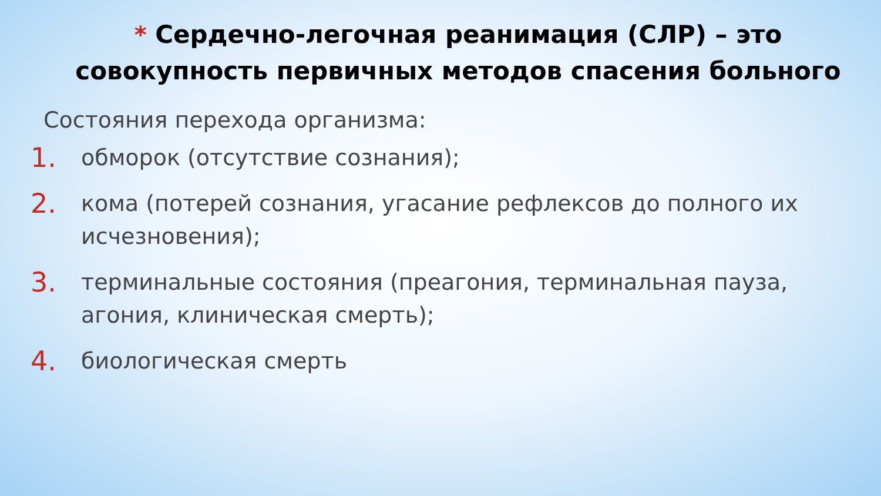* Сердечно-легочная реанимация (СЛР) – это совокупность первичных методов спасения больного
Состояния перехода организма:
1. обморок (отсутствие сознания);
2. кома (потерей сознания, угасание рефлексов до полного их исчезновения);
3. терминальные состояния (преагония, терминальная пауза, агония, клиническая смерть);
4. биологическая смерть